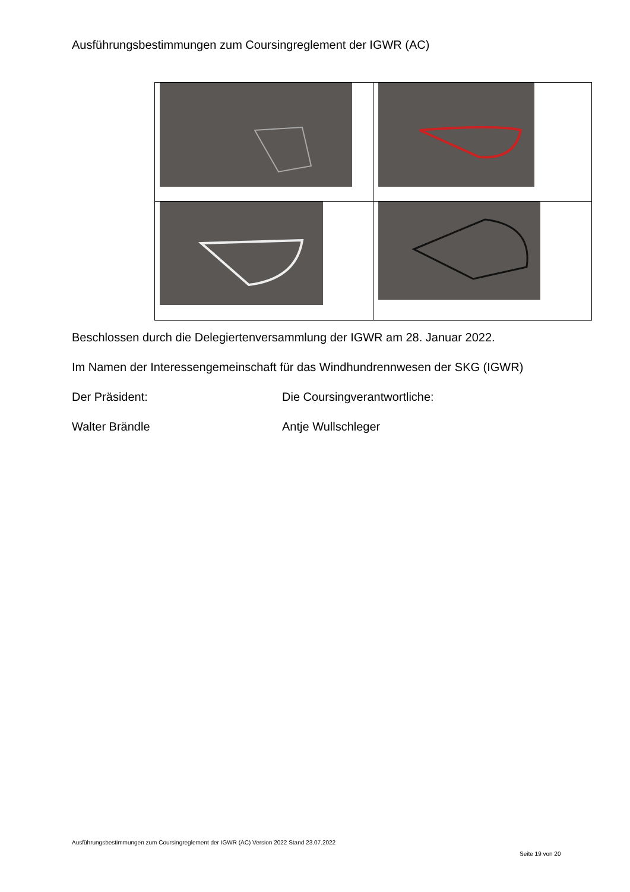Ausführungsbestimmungen zum Coursingreglement der IGWR (AC)
Beschlossen durch die Delegiertenversammlung der IGWR am 28. Januar 2022.
Im Namen der Interessengemeinschaft für das Windhundrennwesen der SKG (IGWR)
Der Präsident: Die Coursingverantwortliche:
Walter Brändle Antje Wullschleger
Ausführungsbestimmungen zum Coursingreglement der IGWR (AC) Version 2022 Stand 23.07.2022
Seite 19 von 20